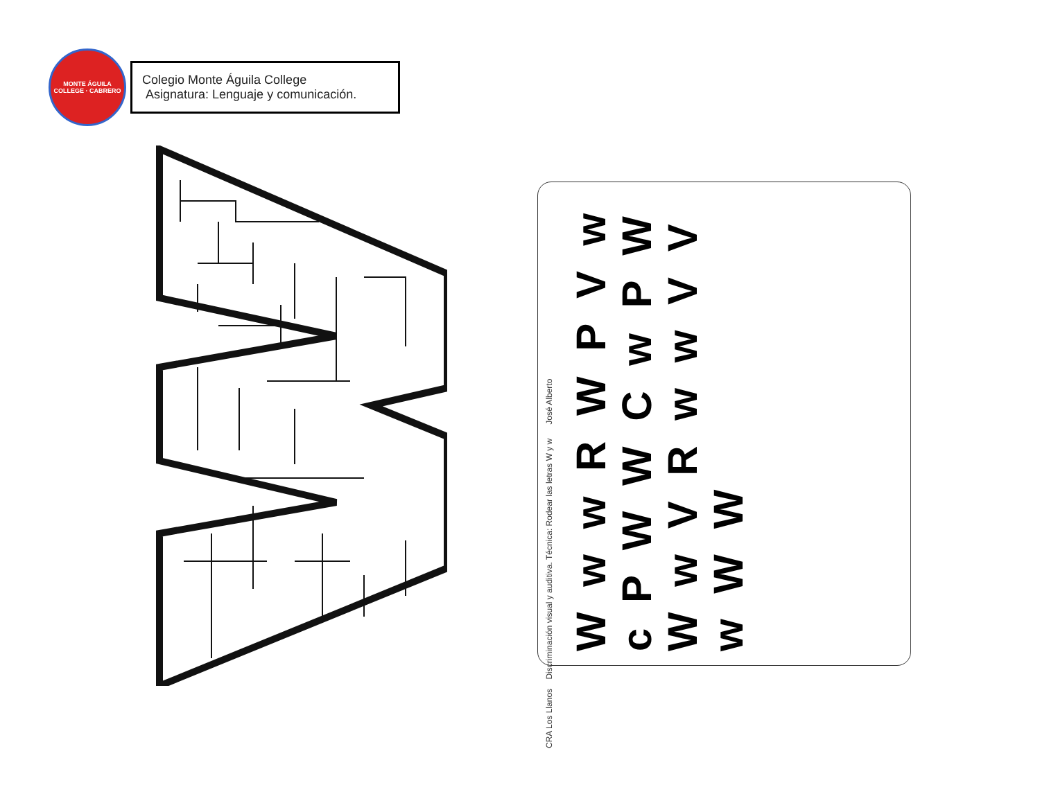MONTE ÁGUILA COLLEGE · CABRERO
Colegio Monte Águila College
Asignatura: Lenguaje y comunicación.
CRA Los Llanos Discriminación visual y auditiva. Técnica: Rodear las letras W y w José Alberto
W w w R W P V w c P W W C w P W W w V R w w V V w W W